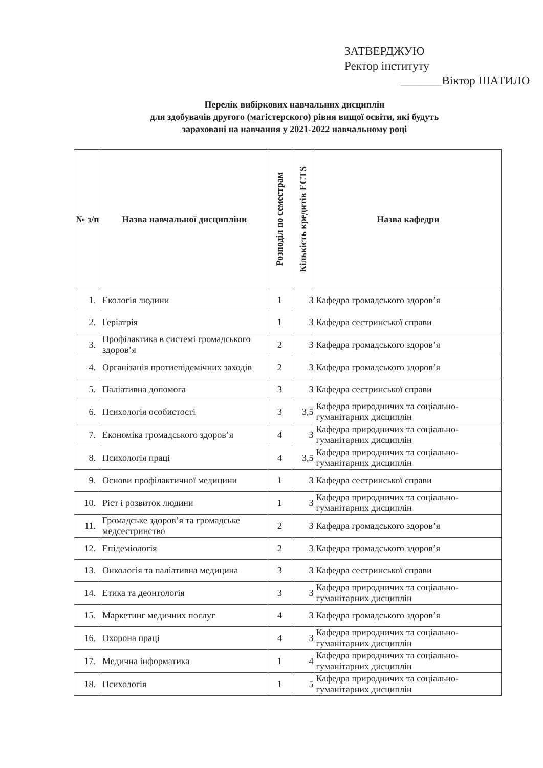ЗАТВЕРДЖУЮ
Ректор інституту
_______Віктор ШАТИЛО
Перелік вибіркових навчальних дисциплін
для здобувачів другого (магістерского) рівня вищої освіти, які будуть
зараховані на навчання у 2021-2022 навчальному році
| № з/п | Назва навчальної дисципліни | Розподіл по семестрам | Кількість кредитів ECTS | Назва кафедри |
| --- | --- | --- | --- | --- |
| 1. | Екологія людини | 1 | 3 | Кафедра громадського здоров’я |
| 2. | Геріатрія | 1 | 3 | Кафедра сестринської справи |
| 3. | Профілактика в системі громадського здоров’я | 2 | 3 | Кафедра громадського здоров’я |
| 4. | Організація протиепідемічних заходів | 2 | 3 | Кафедра громадського здоров’я |
| 5. | Паліативна допомога | 3 | 3 | Кафедра сестринської справи |
| 6. | Психологія особистості | 3 | 3,5 | Кафедра природничих та соціально-гуманітарних дисциплін |
| 7. | Економіка громадського здоров’я | 4 | 3 | Кафедра природничих та соціально-гуманітарних дисциплін |
| 8. | Психологія праці | 4 | 3,5 | Кафедра природничих та соціально-гуманітарних дисциплін |
| 9. | Основи профілактичної медицини | 1 | 3 | Кафедра сестринської справи |
| 10. | Ріст і розвиток людини | 1 | 3 | Кафедра природничих та соціально-гуманітарних дисциплін |
| 11. | Громадське здоров’я та громадське медсестринство | 2 | 3 | Кафедра громадського здоров’я |
| 12. | Епідеміологія | 2 | 3 | Кафедра громадського здоров’я |
| 13. | Онкологія та паліативна медицина | 3 | 3 | Кафедра сестринської справи |
| 14. | Етика та деонтологія | 3 | 3 | Кафедра природничих та соціально-гуманітарних дисциплін |
| 15. | Маркетинг медичних послуг | 4 | 3 | Кафедра громадського здоров’я |
| 16. | Охорона праці | 4 | 3 | Кафедра природничих та соціально-гуманітарних дисциплін |
| 17. | Медична інформатика | 1 | 4 | Кафедра природничих та соціально-гуманітарних дисциплін |
| 18. | Психологія | 1 | 5 | Кафедра природничих та соціально-гуманітарних дисциплін |